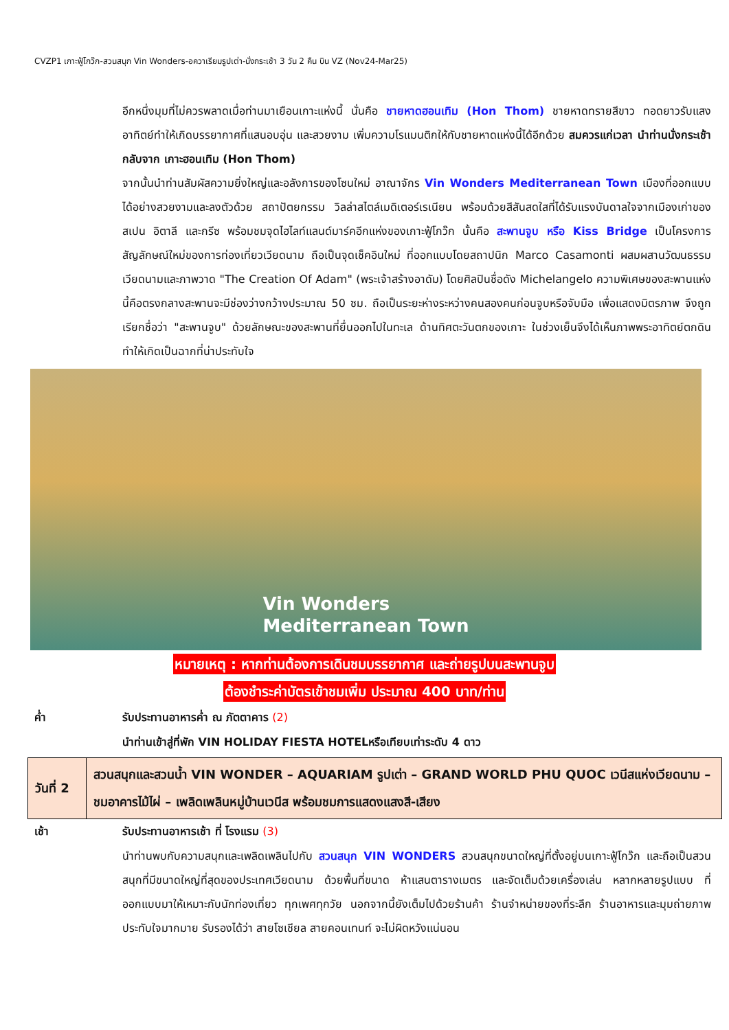CVZP1 เกาะฟู้โกว๊ก-สวนสนุก Vin Wonders-อควาเรียมรูปเต่า-นั่งกระเช้า 3 วัน 2 คืน บิน VZ (Nov24-Mar25)
อีกหนึ่งมุมที่ไม่ควรพลาดเมื่อท่านมาเยือนเกาะแห่งนี้ นั่นคือ ชายหาดฮอนเทิม (Hon Thom) ชายหาดทรายสีขาว ทอดยาวรับแสงอาทิตย์ทำให้เกิดบรรยากาศที่แสนอบอุ่น และสวยงาม เพิ่มความโรแมนติกให้กับชายหาดแห่งนี้ได้อีกด้วย สมควรแก่เวลา นำท่านนั่งกระเช้ากลับจาก เกาะฮอนเทิม (Hon Thom)
จากนั้นนำท่านสัมผัสความยิ่งใหญ่และอลังการของโซนใหม่ อาณาจักร Vin Wonders Mediterranean Town เมืองที่ออกแบบได้อย่างสวยงามและลงตัวด้วย สถาปัตยกรรม วิลล่าสไตล์เมดิเตอร์เรเนียน พร้อมด้วยสีสันสดใสที่ได้รับแรงบันดาลใจจากเมืองเก่าของสเปน อิตาลี และกรีซ พร้อมชมจุดไฮไลท์แลนด์มาร์คอีกแห่งของเกาะฟู้โกว๊ก นั้นคือ สะพานจูบ หรือ Kiss Bridge เป็นโครงการสัญลักษณ์ใหม่ของการท่องเที่ยวเวียดนาม ถือเป็นจุดเช็คอินใหม่ ที่ออกแบบโดยสถาปนิก Marco Casamonti ผสมผสานวัฒนธรรมเวียดนามและภาพวาด "The Creation Of Adam" (พระเจ้าสร้างอาดัม) โดยศิลปินชื่อดัง Michelangelo ความพิเศษของสะพานแห่งนี้คือตรงกลางสะพานจะมีช่องว่างกว้างประมาณ 50 ซม. ถือเป็นระยะห่างระหว่างคนสองคนก่อนจูบหรือจับมือ เพื่อแสดงมิตรภาพ จึงถูกเรียกชื่อว่า "สะพานจูบ" ด้วยลักษณะของสะพานที่ยื่นออกไปในทะเล ด้านทิศตะวันตกของเกาะ ในช่วงเย็นจึงได้เห็นภาพพระอาทิตย์ตกดินทำให้เกิดเป็นฉากที่น่าประทับใจ
Vin Wonders
Mediterranean Town
หมายเหตุ : หากท่านต้องการเดินชมบรรยากาศ และถ่ายรูปบนสะพานจูบ
ต้องชำระค่าบัตรเข้าชมเพิ่ม ประมาณ 400 บาท/ท่าน
ค่ำ รับประทานอาหารค่ำ ณ ภัตตาคาร (2)
นำท่านเข้าสู่ที่พัก VIN HOLIDAY FIESTA HOTELหรือเทียบเท่าระดับ 4 ดาว
| วันที่ 2 | สวนสนุกและสวนน้ำ VIN WONDER – AQUARIAM รูปเต่า – GRAND WORLD PHU QUOC เวนีสแห่งเวียดนาม – ชมอาคารไม้ไผ่ – เพลิดเพลินหมู่บ้านเวนีส พร้อมชมการแสดงแสงสี-เสียง |
เช้า รับประทานอาหารเช้า ที่ โรงแรม (3)
นำท่านพบกับความสนุกและเพลิดเพลินไปกับ สวนสนุก VIN WONDERS สวนสนุกขนาดใหญ่ที่ตั้งอยู่บนเกาะฟู้โกว๊ก และถือเป็นสวนสนุกที่มีขนาดใหญ่ที่สุดของประเทศเวียดนาม ด้วยพื้นที่ขนาด ห้าแสนตารางเมตร และจัดเต็มด้วยเครื่องเล่น หลากหลายรูปแบบ ที่ออกแบบมาให้เหมาะกับนักท่องเที่ยว ทุกเพศทุกวัย นอกจากนี้ยังเต็มไปด้วยร้านค้า ร้านจำหน่ายของที่ระลึก ร้านอาหารและมุมถ่ายภาพประทับใจมากมาย รับรองได้ว่า สายโซเชียล สายคอนเทนท์ จะไม่ผิดหวังแน่นอน